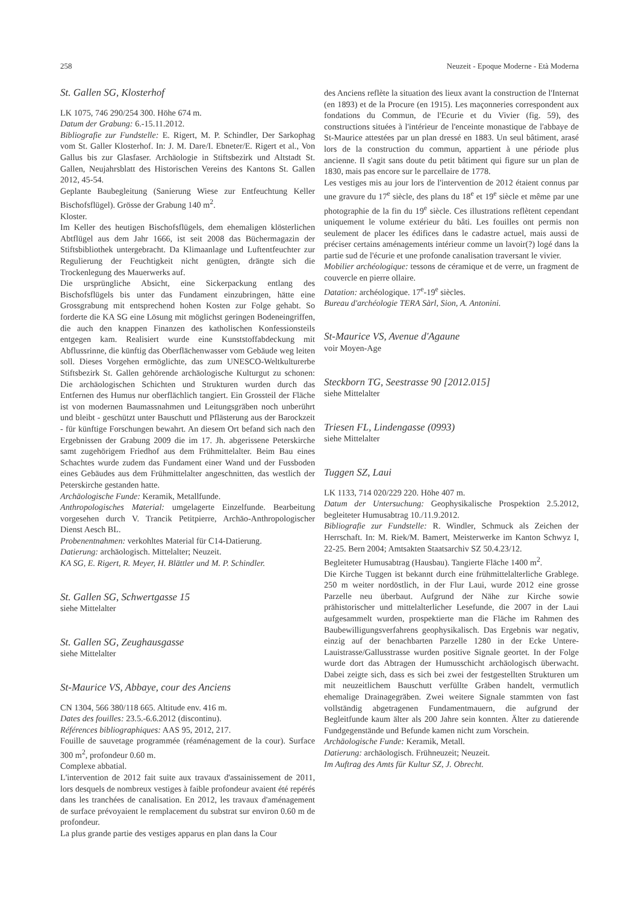258 Neuzeit - Epoque Moderne - Età Moderna
St. Gallen SG, Klosterhof
LK 1075, 746 290/254 300. Höhe 674 m.
Datum der Grabung: 6.-15.11.2012.
Bibliografie zur Fundstelle: E. Rigert, M. P. Schindler, Der Sarkophag vom St. Galler Klosterhof. In: J. M. Dare/I. Ebneter/E. Rigert et al., Von Gallus bis zur Glasfaser. Archäologie in Stiftsbezirk und Altstadt St. Gallen, Neujahrsblatt des Historischen Vereins des Kantons St. Gallen 2012, 45-54.
Geplante Baubegleitung (Sanierung Wiese zur Entfeuchtung Keller Bischofsflügel). Grösse der Grabung 140 m<sup>2</sup>.
Kloster.
Im Keller des heutigen Bischofsflügels, dem ehemaligen klösterlichen Abtflügel aus dem Jahr 1666, ist seit 2008 das Büchermagazin der Stiftsbibliothek untergebracht. Da Klimaanlage und Luftentfeuchter zur Regulierung der Feuchtigkeit nicht genügten, drängte sich die Trockenlegung des Mauerwerks auf.
Die ursprüngliche Absicht, eine Sickerpackung entlang des Bischofsflügels bis unter das Fundament einzubringen, hätte eine Grossgrabung mit entsprechend hohen Kosten zur Folge gehabt. So forderte die KA SG eine Lösung mit möglichst geringen Bodeneingriffen, die auch den knappen Finanzen des katholischen Konfessionsteils entgegen kam. Realisiert wurde eine Kunststoffabdeckung mit Abflussrinne, die künftig das Oberflächenwasser vom Gebäude weg leiten soll. Dieses Vorgehen ermöglichte, das zum UNESCO-Weltkulturerbe Stiftsbezirk St. Gallen gehörende archäologische Kulturgut zu schonen: Die archäologischen Schichten und Strukturen wurden durch das Entfernen des Humus nur oberflächlich tangiert. Ein Grossteil der Fläche ist von modernen Baumassnahmen und Leitungsgräben noch unberührt und bleibt - geschützt unter Bauschutt und Pflästerung aus der Barockzeit - für künftige Forschungen bewahrt. An diesem Ort befand sich nach den Ergebnissen der Grabung 2009 die im 17. Jh. abgerissene Peterskirche samt zugehörigem Friedhof aus dem Frühmittelalter. Beim Bau eines Schachtes wurde zudem das Fundament einer Wand und der Fussboden eines Gebäudes aus dem Frühmittelalter angeschnitten, das westlich der Peterskirche gestanden hatte.
Archäologische Funde: Keramik, Metallfunde.
Anthropologisches Material: umgelagerte Einzelfunde. Bearbeitung vorgesehen durch V. Trancik Petitpierre, Archäo-Anthropologischer Dienst Aesch BL.
Probenentnahmen: verkohltes Material für C14-Datierung.
Datierung: archäologisch. Mittelalter; Neuzeit.
KA SG, E. Rigert, R. Meyer, H. Blättler und M. P. Schindler.
St. Gallen SG, Schwertgasse 15
siehe Mittelalter
St. Gallen SG, Zeughausgasse
siehe Mittelalter
St-Maurice VS, Abbaye, cour des Anciens
CN 1304, 566 380/118 665. Altitude env. 416 m.
Dates des fouilles: 23.5.-6.6.2012 (discontinu).
Références bibliographiques: AAS 95, 2012, 217.
Fouille de sauvetage programmée (réaménagement de la cour). Surface 300 m<sup>2</sup>, profondeur 0.60 m.
Complexe abbatial.
L'intervention de 2012 fait suite aux travaux d'assainissement de 2011, lors desquels de nombreux vestiges à faible profondeur avaient été repérés dans les tranchées de canalisation. En 2012, les travaux d'aménagement de surface prévoyaient le remplacement du substrat sur environ 0.60 m de profondeur.
La plus grande partie des vestiges apparus en plan dans la Cour
des Anciens reflète la situation des lieux avant la construction de l'Internat (en 1893) et de la Procure (en 1915). Les maçonneries correspondent aux fondations du Commun, de l'Ecurie et du Vivier (fig. 59), des constructions situées à l'intérieur de l'enceinte monastique de l'abbaye de St-Maurice attestées par un plan dressé en 1883. Un seul bâtiment, arasé lors de la construction du commun, appartient à une période plus ancienne. Il s'agit sans doute du petit bâtiment qui figure sur un plan de 1830, mais pas encore sur le parcellaire de 1778.
Les vestiges mis au jour lors de l'intervention de 2012 étaient connus par une gravure du 17<sup>e</sup> siècle, des plans du 18<sup>e</sup> et 19<sup>e</sup> siècle et même par une photographie de la fin du 19<sup>e</sup> siècle. Ces illustrations reflètent cependant uniquement le volume extérieur du bâti. Les fouilles ont permis non seulement de placer les édifices dans le cadastre actuel, mais aussi de préciser certains aménagements intérieur comme un lavoir(?) logé dans la partie sud de l'écurie et une profonde canalisation traversant le vivier.
Mobilier archéologique: tessons de céramique et de verre, un fragment de couvercle en pierre ollaire.
Datation: archéologique. 17<sup>e</sup>-19<sup>e</sup> siècles.
Bureau d'archéologie TERA Sàrl, Sion, A. Antonini.
St-Maurice VS, Avenue d'Agaune
voir Moyen-Age
Steckborn TG, Seestrasse 90 [2012.015]
siehe Mittelalter
Triesen FL, Lindengasse (0993)
siehe Mittelalter
Tuggen SZ, Laui
LK 1133, 714 020/229 220. Höhe 407 m.
Datum der Untersuchung: Geophysikalische Prospektion 2.5.2012, begleiteter Humusabtrag 10./11.9.2012.
Bibliografie zur Fundstelle: R. Windler, Schmuck als Zeichen der Herrschaft. In: M. Riek/M. Bamert, Meisterwerke im Kanton Schwyz I, 22-25. Bern 2004; Amtsakten Staatsarchiv SZ 50.4.23/12.
Begleiteter Humusabtrag (Hausbau). Tangierte Fläche 1400 m<sup>2</sup>.
Die Kirche Tuggen ist bekannt durch eine frühmittelalterliche Grablege. 250 m weiter nordöstlich, in der Flur Laui, wurde 2012 eine grosse Parzelle neu überbaut. Aufgrund der Nähe zur Kirche sowie prähistorischer und mittelalterlicher Lesefunde, die 2007 in der Laui aufgesammelt wurden, prospektierte man die Fläche im Rahmen des Baubewilligungsverfahrens geophysikalisch. Das Ergebnis war negativ, einzig auf der benachbarten Parzelle 1280 in der Ecke Untere-Lauistrasse/Gallusstrasse wurden positive Signale geortet. In der Folge wurde dort das Abtragen der Humusschicht archäologisch überwacht. Dabei zeigte sich, dass es sich bei zwei der festgestellten Strukturen um mit neuzeitlichem Bauschutt verfüllte Gräben handelt, vermutlich ehemalige Drainagegräben. Zwei weitere Signale stammten von fast vollständig abgetragenen Fundamentmauern, die aufgrund der Begleitfunde kaum älter als 200 Jahre sein konnten. Älter zu datierende Fundgegenstände und Befunde kamen nicht zum Vorschein.
Archäologische Funde: Keramik, Metall.
Datierung: archäologisch. Frühneuzeit; Neuzeit.
Im Auftrag des Amts für Kultur SZ, J. Obrecht.